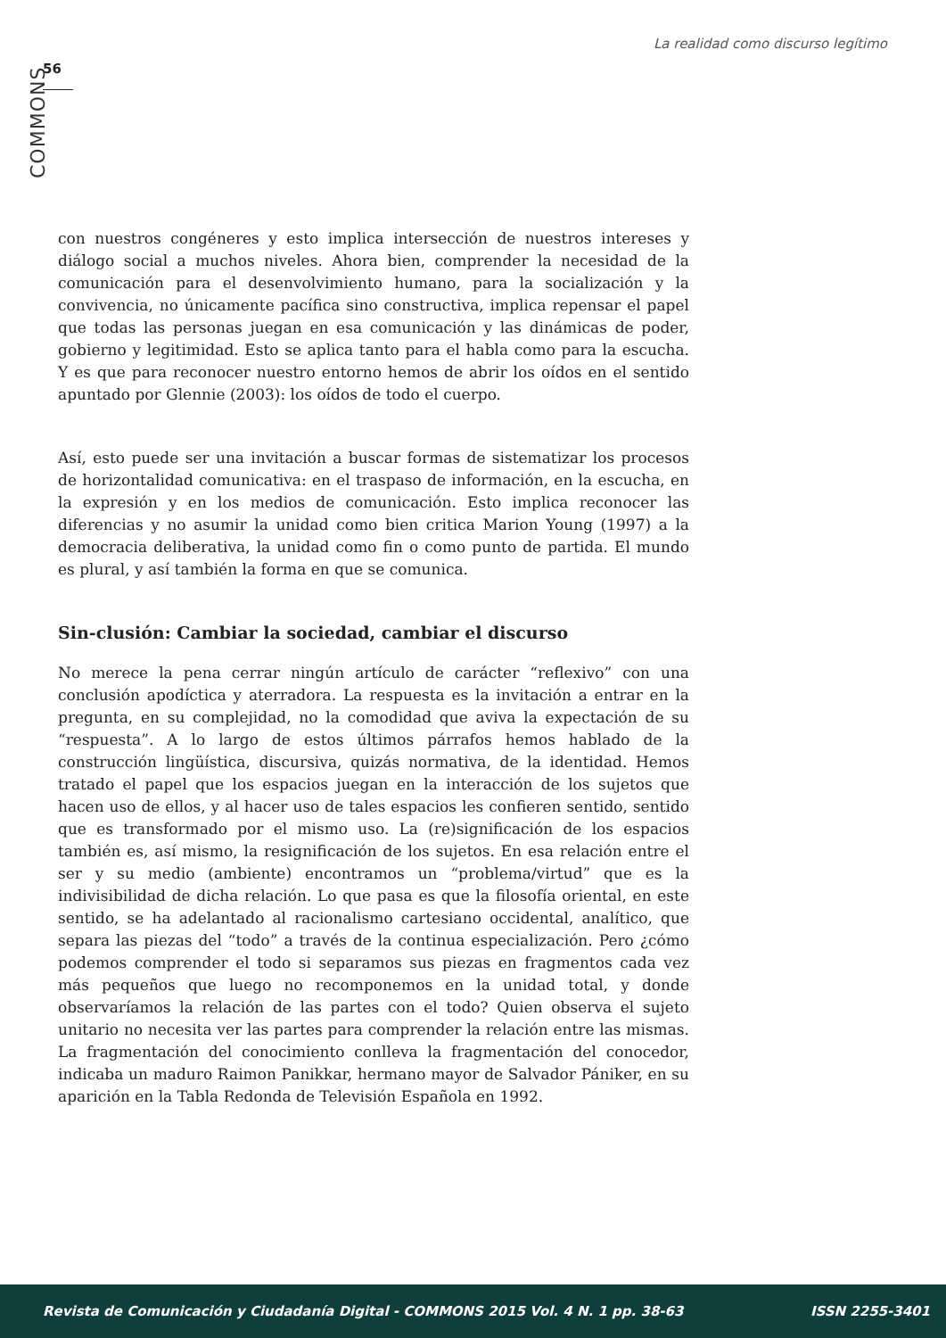La realidad como discurso legítimo
56
COMMONS
con nuestros congéneres y esto implica intersección de nuestros intereses y diálogo social a muchos niveles. Ahora bien, comprender la necesidad de la comunicación para el desenvolvimiento humano, para la socialización y la convivencia, no únicamente pacífica sino constructiva, implica repensar el papel que todas las personas juegan en esa comunicación y las dinámicas de poder, gobierno y legitimidad. Esto se aplica tanto para el habla como para la escucha. Y es que para reconocer nuestro entorno hemos de abrir los oídos en el sentido apuntado por Glennie (2003): los oídos de todo el cuerpo.
Así, esto puede ser una invitación a buscar formas de sistematizar los procesos de horizontalidad comunicativa: en el traspaso de información, en la escucha, en la expresión y en los medios de comunicación. Esto implica reconocer las diferencias y no asumir la unidad como bien critica Marion Young (1997) a la democracia deliberativa, la unidad como fin o como punto de partida. El mundo es plural, y así también la forma en que se comunica.
Sin-clusión: Cambiar la sociedad, cambiar el discurso
No merece la pena cerrar ningún artículo de carácter “reflexivo” con una conclusión apodíctica y aterradora. La respuesta es la invitación a entrar en la pregunta, en su complejidad, no la comodidad que aviva la expectación de su “respuesta”. A lo largo de estos últimos párrafos hemos hablado de la construcción lingüística, discursiva, quizás normativa, de la identidad. Hemos tratado el papel que los espacios juegan en la interacción de los sujetos que hacen uso de ellos, y al hacer uso de tales espacios les confieren sentido, sentido que es transformado por el mismo uso. La (re)significación de los espacios también es, así mismo, la resignificación de los sujetos. En esa relación entre el ser y su medio (ambiente) encontramos un “problema/virtud” que es la indivisibilidad de dicha relación. Lo que pasa es que la filosofía oriental, en este sentido, se ha adelantado al racionalismo cartesiano occidental, analítico, que separa las piezas del “todo” a través de la continua especialización. Pero ¿cómo podemos comprender el todo si separamos sus piezas en fragmentos cada vez más pequeños que luego no recomponemos en la unidad total, y donde observaríamos la relación de las partes con el todo? Quien observa el sujeto unitario no necesita ver las partes para comprender la relación entre las mismas. La fragmentación del conocimiento conlleva la fragmentación del conocedor, indicaba un maduro Raimon Panikkar, hermano mayor de Salvador Pániker, en su aparición en la Tabla Redonda de Televisión Española en 1992.
Revista de Comunicación y Ciudadanía Digital - COMMONS 2015 Vol. 4 N. 1 pp. 38-63 ISSN 2255-3401